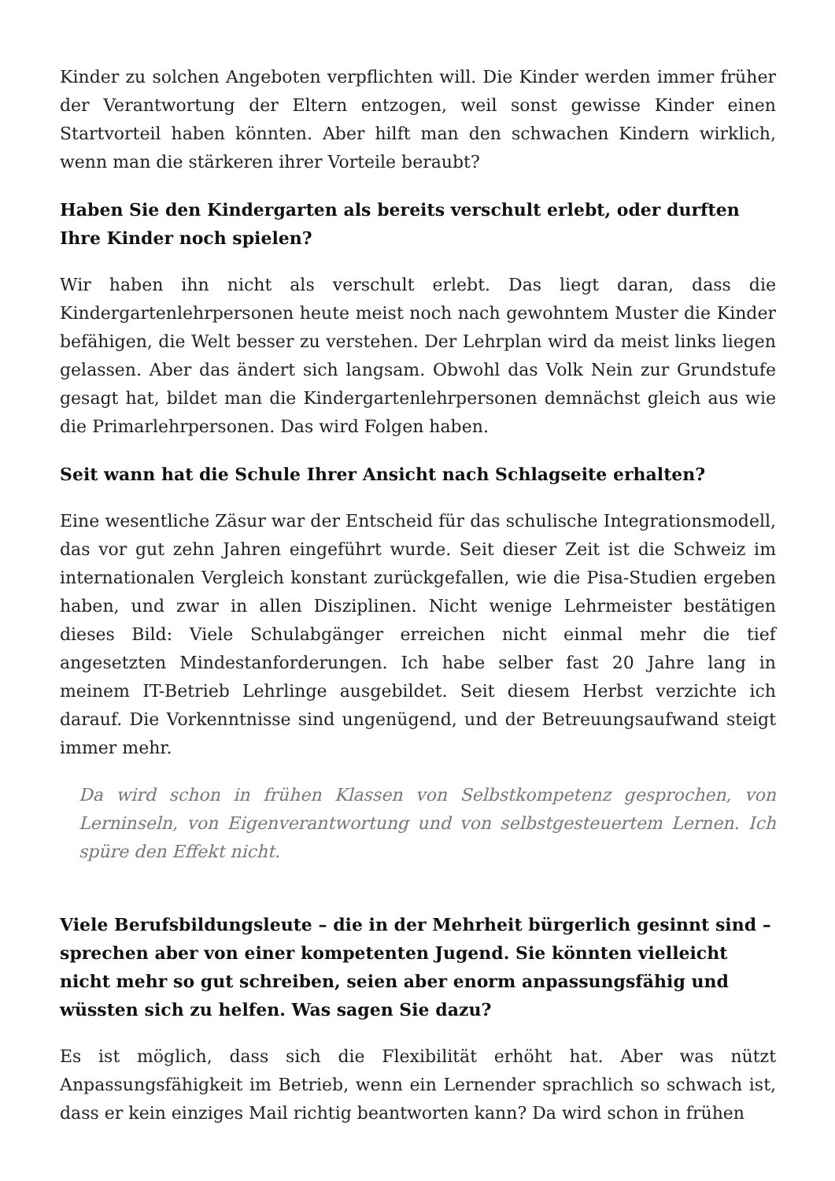Kinder zu solchen Angeboten verpflichten will. Die Kinder werden immer früher der Verantwortung der Eltern entzogen, weil sonst gewisse Kinder einen Startvorteil haben könnten. Aber hilft man den schwachen Kindern wirklich, wenn man die stärkeren ihrer Vorteile beraubt?
Haben Sie den Kindergarten als bereits verschult erlebt, oder durften Ihre Kinder noch spielen?
Wir haben ihn nicht als verschult erlebt. Das liegt daran, dass die Kindergartenlehrpersonen heute meist noch nach gewohntem Muster die Kinder befähigen, die Welt besser zu verstehen. Der Lehrplan wird da meist links liegen gelassen. Aber das ändert sich langsam. Obwohl das Volk Nein zur Grundstufe gesagt hat, bildet man die Kindergartenlehrpersonen demnächst gleich aus wie die Primarlehrpersonen. Das wird Folgen haben.
Seit wann hat die Schule Ihrer Ansicht nach Schlagseite erhalten?
Eine wesentliche Zäsur war der Entscheid für das schulische Integrationsmodell, das vor gut zehn Jahren eingeführt wurde. Seit dieser Zeit ist die Schweiz im internationalen Vergleich konstant zurückgefallen, wie die Pisa-Studien ergeben haben, und zwar in allen Disziplinen. Nicht wenige Lehrmeister bestätigen dieses Bild: Viele Schulabgänger erreichen nicht einmal mehr die tief angesetzten Mindestanforderungen. Ich habe selber fast 20 Jahre lang in meinem IT-Betrieb Lehrlinge ausgebildet. Seit diesem Herbst verzichte ich darauf. Die Vorkenntnisse sind ungenügend, und der Betreuungsaufwand steigt immer mehr.
Da wird schon in frühen Klassen von Selbstkompetenz gesprochen, von Lerninseln, von Eigenverantwortung und von selbstgesteuertem Lernen. Ich spüre den Effekt nicht.
Viele Berufsbildungsleute – die in der Mehrheit bürgerlich gesinnt sind – sprechen aber von einer kompetenten Jugend. Sie könnten vielleicht nicht mehr so gut schreiben, seien aber enorm anpassungsfähig und wüssten sich zu helfen. Was sagen Sie dazu?
Es ist möglich, dass sich die Flexibilität erhöht hat. Aber was nützt Anpassungsfähigkeit im Betrieb, wenn ein Lernender sprachlich so schwach ist, dass er kein einziges Mail richtig beantworten kann? Da wird schon in frühen